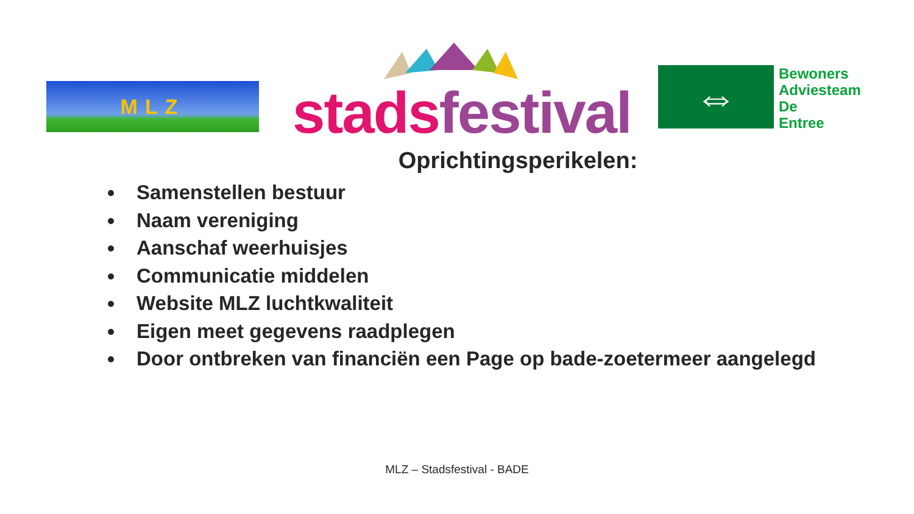MLZ stads festival
⇔
Bewoners
Adviesteam
De
Entree
Oprichtingsperikelen:
Samenstellen bestuur
Naam vereniging
Aanschaf weerhuisjes
Communicatie middelen
Website MLZ luchtkwaliteit
Eigen meet gegevens raadplegen
Door ontbreken van financiën een Page op bade-zoetermeer aangelegd
MLZ – Stadsfestival - BADE